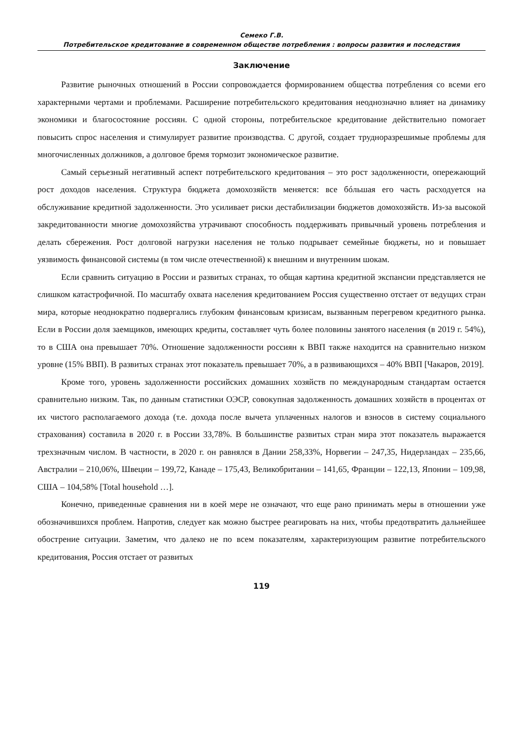Семеко Г.В.
Потребительское кредитование в современном обществе потребления : вопросы развития и последствия
Заключение
Развитие рыночных отношений в России сопровождается формированием общества потребления со всеми его характерными чертами и проблемами. Расширение потребительского кредитования неоднозначно влияет на динамику экономики и благосостояние россиян. С одной стороны, потребительское кредитование действительно помогает повысить спрос населения и стимулирует развитие производства. С другой, создает трудноразрешимые проблемы для многочисленных должников, а долговое бремя тормозит экономическое развитие.
Самый серьезный негативный аспект потребительского кредитования – это рост задолженности, опережающий рост доходов населения. Структура бюджета домохозяйств меняется: все бóльшая его часть расходуется на обслуживание кредитной задолженности. Это усиливает риски дестабилизации бюджетов домохозяйств. Из-за высокой закредитованности многие домохозяйства утрачивают способность поддерживать привычный уровень потребления и делать сбережения. Рост долговой нагрузки населения не только подрывает семейные бюджеты, но и повышает уязвимость финансовой системы (в том числе отечественной) к внешним и внутренним шокам.
Если сравнить ситуацию в России и развитых странах, то общая картина кредитной экспансии представляется не слишком катастрофичной. По масштабу охвата населения кредитованием Россия существенно отстает от ведущих стран мира, которые неоднократно подвергались глубоким финансовым кризисам, вызванным перегревом кредитного рынка. Если в России доля заемщиков, имеющих кредиты, составляет чуть более половины занятого населения (в 2019 г. 54%), то в США она превышает 70%. Отношение задолженности россиян к ВВП также находится на сравнительно низком уровне (15% ВВП). В развитых странах этот показатель превышает 70%, а в развивающихся – 40% ВВП [Чакаров, 2019].
Кроме того, уровень задолженности российских домашних хозяйств по международным стандартам остается сравнительно низким. Так, по данным статистики ОЭСР, совокупная задолженность домашних хозяйств в процентах от их чистого располагаемого дохода (т.е. дохода после вычета уплаченных налогов и взносов в систему социального страхования) составила в 2020 г. в России 33,78%. В большинстве развитых стран мира этот показатель выражается трехзначным числом. В частности, в 2020 г. он равнялся в Дании 258,33%, Норвегии – 247,35, Нидерландах – 235,66, Австралии – 210,06%, Швеции – 199,72, Канаде – 175,43, Великобритании – 141,65, Франции – 122,13, Японии – 109,98, США – 104,58% [Total household …].
Конечно, приведенные сравнения ни в коей мере не означают, что еще рано принимать меры в отношении уже обозначившихся проблем. Напротив, следует как можно быстрее реагировать на них, чтобы предотвратить дальнейшее обострение ситуации. Заметим, что далеко не по всем показателям, характеризующим развитие потребительского кредитования, Россия отстает от развитых
119